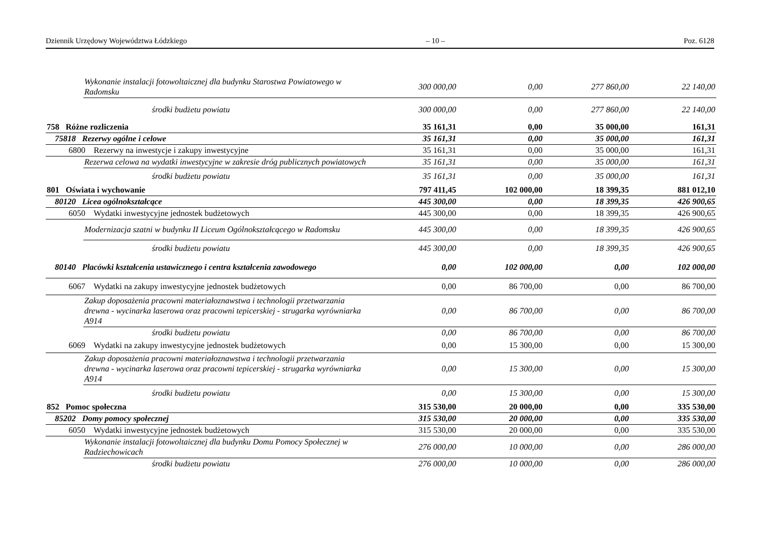Dziennik Urzędowy Województwa Łódzkiego – 10 – Poz. 6128
| | Wykonanie instalacji fotowoltaicznej dla budynku Starostwa Powiatowego w Radomsku | 300 000,00 | 0,00 | 277 860,00 | 22 140,00 |
| | środki budżetu powiatu | 300 000,00 | 0,00 | 277 860,00 | 22 140,00 |
| 758 Różne rozliczenia | | 35 161,31 | 0,00 | 35 000,00 | 161,31 |
| 75818 Rezerwy ogólne i celowe | | 35 161,31 | 0,00 | 35 000,00 | 161,31 |
| 6800 Rezerwy na inwestycje i zakupy inwestycyjne | | 35 161,31 | 0,00 | 35 000,00 | 161,31 |
| | Rezerwa celowa na wydatki inwestycyjne w zakresie dróg publicznych powiatowych | 35 161,31 | 0,00 | 35 000,00 | 161,31 |
| | środki budżetu powiatu | 35 161,31 | 0,00 | 35 000,00 | 161,31 |
| 801 Oświata i wychowanie | | 797 411,45 | 102 000,00 | 18 399,35 | 881 012,10 |
| 80120 Licea ogólnokształcące | | 445 300,00 | 0,00 | 18 399,35 | 426 900,65 |
| 6050 Wydatki inwestycyjne jednostek budżetowych | | 445 300,00 | 0,00 | 18 399,35 | 426 900,65 |
| | Modernizacja szatni w budynku II Liceum Ogólnokształcącego w Radomsku | 445 300,00 | 0,00 | 18 399,35 | 426 900,65 |
| | środki budżetu powiatu | 445 300,00 | 0,00 | 18 399,35 | 426 900,65 |
| 80140 Placówki kształcenia ustawicznego i centra kształcenia zawodowego | | 0,00 | 102 000,00 | 0,00 | 102 000,00 |
| 6067 Wydatki na zakupy inwestycyjne jednostek budżetowych | | 0,00 | 86 700,00 | 0,00 | 86 700,00 |
| | Zakup doposażenia pracowni materiałoznawstwa i technologii przetwarzania drewna - wycinarka laserowa oraz pracowni tepicerskiej - strugarka wyrówniarka A914 | 0,00 | 86 700,00 | 0,00 | 86 700,00 |
| | środki budżetu powiatu | 0,00 | 86 700,00 | 0,00 | 86 700,00 |
| 6069 Wydatki na zakupy inwestycyjne jednostek budżetowych | | 0,00 | 15 300,00 | 0,00 | 15 300,00 |
| | Zakup doposażenia pracowni materiałoznawstwa i technologii przetwarzania drewna - wycinarka laserowa oraz pracowni tepicerskiej - strugarka wyrówniarka A914 | 0,00 | 15 300,00 | 0,00 | 15 300,00 |
| | środki budżetu powiatu | 0,00 | 15 300,00 | 0,00 | 15 300,00 |
| 852 Pomoc społeczna | | 315 530,00 | 20 000,00 | 0,00 | 335 530,00 |
| 85202 Domy pomocy społecznej | | 315 530,00 | 20 000,00 | 0,00 | 335 530,00 |
| 6050 Wydatki inwestycyjne jednostek budżetowych | | 315 530,00 | 20 000,00 | 0,00 | 335 530,00 |
| | Wykonanie instalacji fotowoltaicznej dla budynku Domu Pomocy Społecznej w Radziechowicach | 276 000,00 | 10 000,00 | 0,00 | 286 000,00 |
| | środki budżetu powiatu | 276 000,00 | 10 000,00 | 0,00 | 286 000,00 |